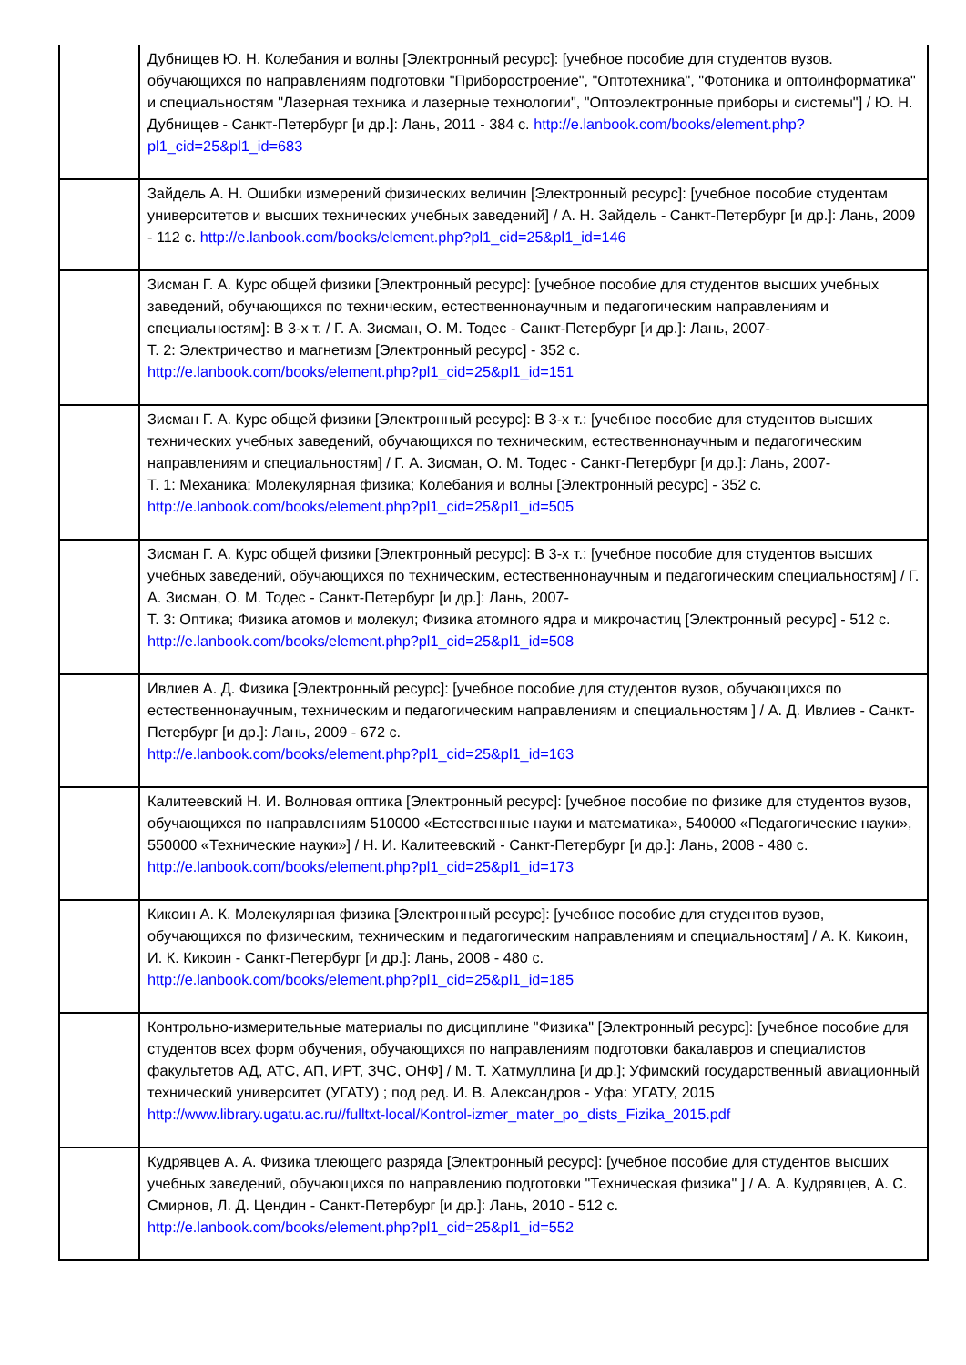| | Дубнищев Ю. Н. Колебания и волны [Электронный ресурс]: [учебное пособие для студентов вузов. обучающихся по направлениям подготовки "Приборостроение", "Оптотехника", "Фотоника и оптоинформатика" и специальностям "Лазерная техника и лазерные технологии", "Оптоэлектронные приборы и системы"] / Ю. Н. Дубнищев - Санкт-Петербург [и др.]: Лань, 2011 - 384 с. http://e.lanbook.com/books/element.php?pl1_cid=25&pl1_id=683 |
| | Зайдель А. Н. Ошибки измерений физических величин [Электронный ресурс]: [учебное пособие студентам университетов и высших технических учебных заведений] / А. Н. Зайдель - Санкт-Петербург [и др.]: Лань, 2009 - 112 с. http://e.lanbook.com/books/element.php?pl1_cid=25&pl1_id=146 |
| | Зисман Г. А. Курс общей физики [Электронный ресурс]: [учебное пособие для студентов высших учебных заведений, обучающихся по техническим, естественнонаучным и педагогическим направлениям и специальностям]: В 3-х т. / Г. А. Зисман, О. М. Тодес - Санкт-Петербург [и др.]: Лань, 2007- Т. 2: Электричество и магнетизм [Электронный ресурс] - 352 с. http://e.lanbook.com/books/element.php?pl1_cid=25&pl1_id=151 |
| | Зисман Г. А. Курс общей физики [Электронный ресурс]: В 3-х т.: [учебное пособие для студентов высших технических учебных заведений, обучающихся по техническим, естественнонаучным и педагогическим направлениям и специальностям] / Г. А. Зисман, О. М. Тодес - Санкт-Петербург [и др.]: Лань, 2007- Т. 1: Механика; Молекулярная физика; Колебания и волны [Электронный ресурс] - 352 с. http://e.lanbook.com/books/element.php?pl1_cid=25&pl1_id=505 |
| | Зисман Г. А. Курс общей физики [Электронный ресурс]: В 3-х т.: [учебное пособие для студентов высших учебных заведений, обучающихся по техническим, естественнонаучным и педагогическим специальностям] / Г. А. Зисман, О. М. Тодес - Санкт-Петербург [и др.]: Лань, 2007- Т. 3: Оптика; Физика атомов и молекул; Физика атомного ядра и микрочастиц [Электронный ресурс] - 512 с. http://e.lanbook.com/books/element.php?pl1_cid=25&pl1_id=508 |
| | Ивлиев А. Д. Физика [Электронный ресурс]: [учебное пособие для студентов вузов, обучающихся по естественнонаучным, техническим и педагогическим направлениям и специальностям ] / А. Д. Ивлиев - Санкт-Петербург [и др.]: Лань, 2009 - 672 с. http://e.lanbook.com/books/element.php?pl1_cid=25&pl1_id=163 |
| | Калитеевский Н. И. Волновая оптика [Электронный ресурс]: [учебное пособие по физике для студентов вузов, обучающихся по направлениям 510000 «Естественные науки и математика», 540000 «Педагогические науки», 550000 «Технические науки»] / Н. И. Калитеевский - Санкт-Петербург [и др.]: Лань, 2008 - 480 с. http://e.lanbook.com/books/element.php?pl1_cid=25&pl1_id=173 |
| | Кикоин А. К. Молекулярная физика [Электронный ресурс]: [учебное пособие для студентов вузов, обучающихся по физическим, техническим и педагогическим направлениям и специальностям] / А. К. Кикоин, И. К. Кикоин - Санкт-Петербург [и др.]: Лань, 2008 - 480 с. http://e.lanbook.com/books/element.php?pl1_cid=25&pl1_id=185 |
| | Контрольно-измерительные материалы по дисциплине "Физика" [Электронный ресурс]: [учебное пособие для студентов всех форм обучения, обучающихся по направлениям подготовки бакалавров и специалистов факультетов АД, АТС, АП, ИРТ, ЗЧС, ОНФ] / М. Т. Хатмуллина [и др.]; Уфимский государственный авиационный технический университет (УГАТУ) ; под ред. И. В. Александров - Уфа: УГАТУ, 2015 http://www.library.ugatu.ac.ru//fulltxt-local/Kontrol-izmer_mater_po_dists_Fizika_2015.pdf |
| | Кудрявцев А. А. Физика тлеющего разряда [Электронный ресурс]: [учебное пособие для студентов высших учебных заведений, обучающихся по направлению подготовки "Техническая физика" ] / А. А. Кудрявцев, А. С. Смирнов, Л. Д. Цендин - Санкт-Петербург [и др.]: Лань, 2010 - 512 с. http://e.lanbook.com/books/element.php?pl1_cid=25&pl1_id=552 |